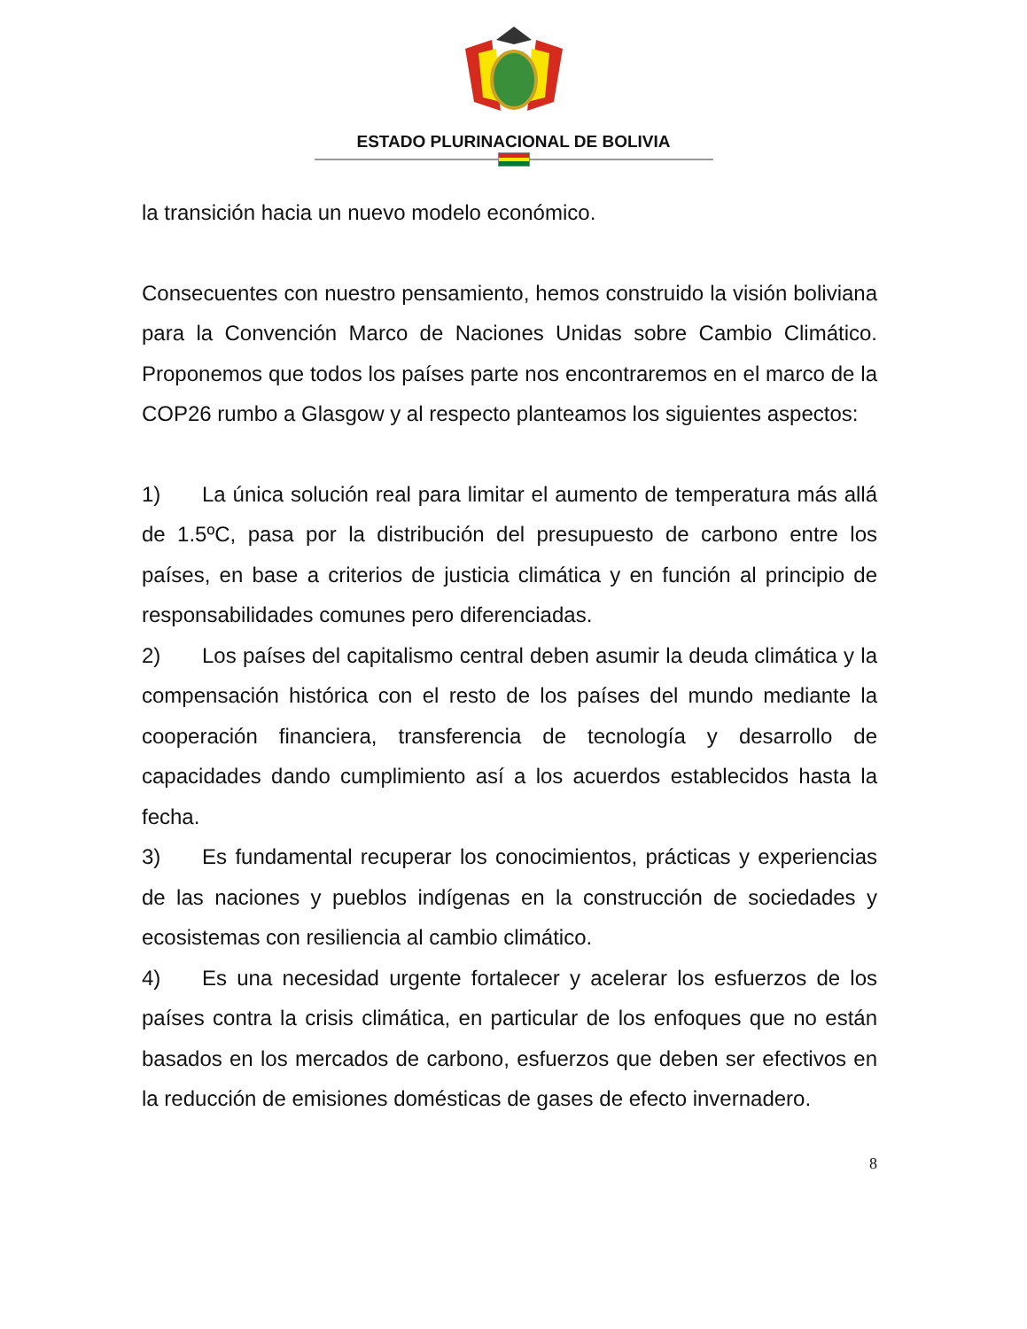ESTADO PLURINACIONAL DE BOLIVIA
la transición hacia un nuevo modelo económico.
Consecuentes con nuestro pensamiento, hemos construido la visión boliviana para la Convención Marco de Naciones Unidas sobre Cambio Climático. Proponemos que todos los países parte nos encontraremos en el marco de la COP26 rumbo a Glasgow y al respecto planteamos los siguientes aspectos:
1) La única solución real para limitar el aumento de temperatura más allá de 1.5ºC, pasa por la distribución del presupuesto de carbono entre los países, en base a criterios de justicia climática y en función al principio de responsabilidades comunes pero diferenciadas.
2) Los países del capitalismo central deben asumir la deuda climática y la compensación histórica con el resto de los países del mundo mediante la cooperación financiera, transferencia de tecnología y desarrollo de capacidades dando cumplimiento así a los acuerdos establecidos hasta la fecha.
3) Es fundamental recuperar los conocimientos, prácticas y experiencias de las naciones y pueblos indígenas en la construcción de sociedades y ecosistemas con resiliencia al cambio climático.
4) Es una necesidad urgente fortalecer y acelerar los esfuerzos de los países contra la crisis climática, en particular de los enfoques que no están basados en los mercados de carbono, esfuerzos que deben ser efectivos en la reducción de emisiones domésticas de gases de efecto invernadero.
8